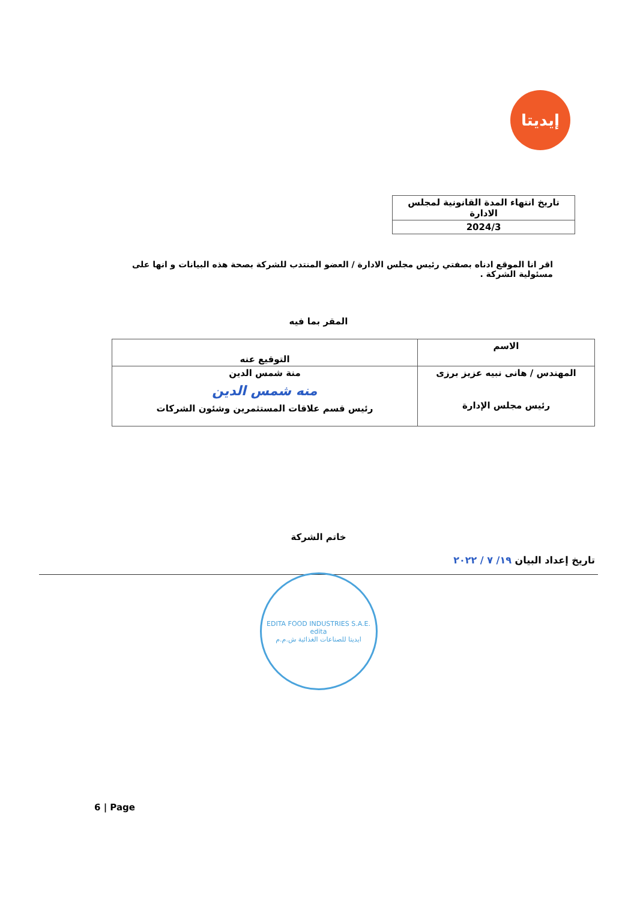إيديتا
| تاريخ انتهاء المدة القانونية لمجلس الادارة |
| 2024/3 |
اقر انا الموقع ادناه بصفتي رئيس مجلس الادارة / العضو المنتدب للشركة بصحة هذه البيانات و انها على مسئولية الشركة .
المقر بما فيه
| الاسم | التوقيع عنه |
| المهندس / هانى نبيه عزيز برزى رئيس مجلس الإدارة | منة شمس الدين منه شمس الدين رئيس قسم علاقات المستثمرين وشئون الشركات |
خاتم الشركة
تاريخ إعداد البيان ١٩/ ٧ / ٢٠٢٢
EDITA FOOD INDUSTRIES S.A.E.
edita
ايديتا للصناعات الغذائية ش.م.م
6 | Page